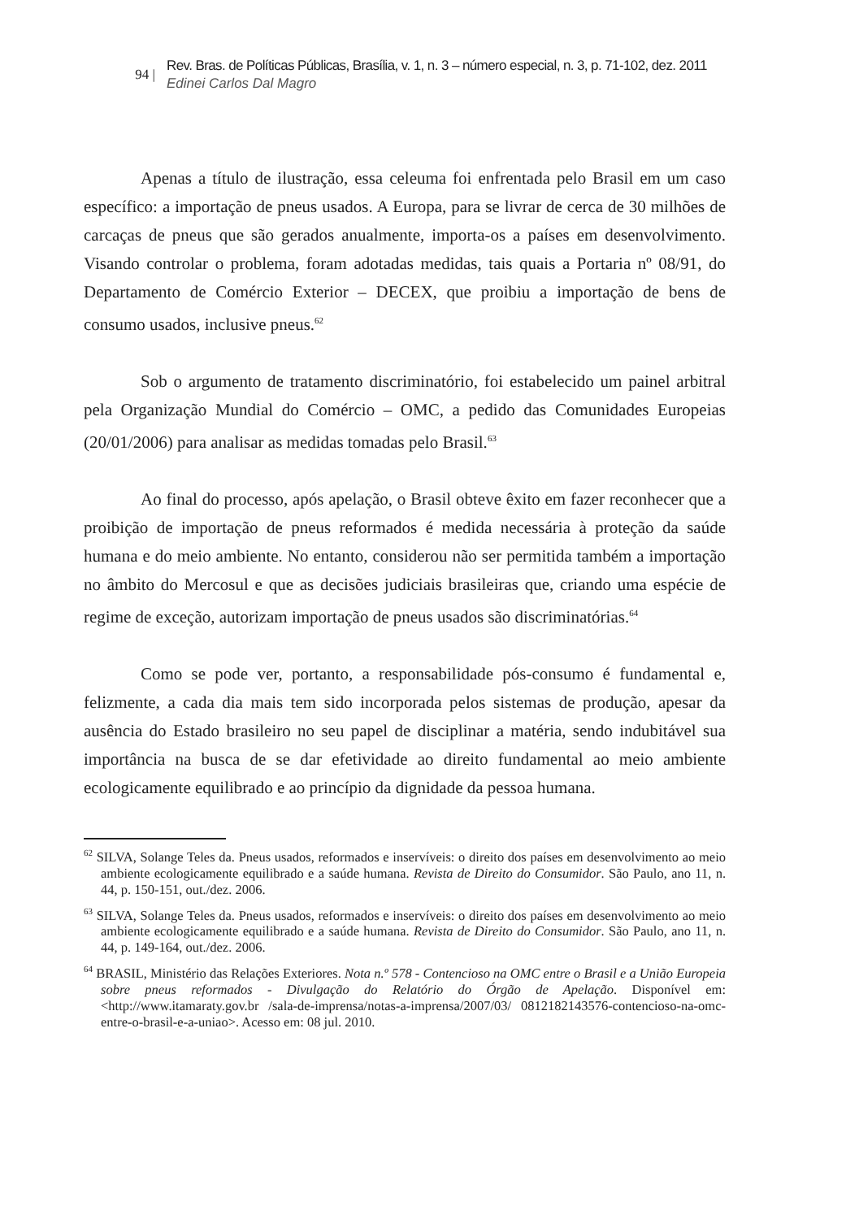94 |
Rev. Bras. de Políticas Públicas, Brasília, v. 1, n. 3 – número especial, n. 3, p. 71-102, dez. 2011
Edinei Carlos Dal Magro
Apenas a título de ilustração, essa celeuma foi enfrentada pelo Brasil em um caso específico: a importação de pneus usados. A Europa, para se livrar de cerca de 30 milhões de carcaças de pneus que são gerados anualmente, importa-os a países em desenvolvimento. Visando controlar o problema, foram adotadas medidas, tais quais a Portaria nº 08/91, do Departamento de Comércio Exterior – DECEX, que proibiu a importação de bens de consumo usados, inclusive pneus.<sup>62</sup>
Sob o argumento de tratamento discriminatório, foi estabelecido um painel arbitral pela Organização Mundial do Comércio – OMC, a pedido das Comunidades Europeias (20/01/2006) para analisar as medidas tomadas pelo Brasil.<sup>63</sup>
Ao final do processo, após apelação, o Brasil obteve êxito em fazer reconhecer que a proibição de importação de pneus reformados é medida necessária à proteção da saúde humana e do meio ambiente. No entanto, considerou não ser permitida também a importação no âmbito do Mercosul e que as decisões judiciais brasileiras que, criando uma espécie de regime de exceção, autorizam importação de pneus usados são discriminatórias.<sup>64</sup>
Como se pode ver, portanto, a responsabilidade pós-consumo é fundamental e, felizmente, a cada dia mais tem sido incorporada pelos sistemas de produção, apesar da ausência do Estado brasileiro no seu papel de disciplinar a matéria, sendo indubitável sua importância na busca de se dar efetividade ao direito fundamental ao meio ambiente ecologicamente equilibrado e ao princípio da dignidade da pessoa humana.
<sup>62</sup> SILVA, Solange Teles da. Pneus usados, reformados e inservíveis: o direito dos países em desenvolvimento ao meio ambiente ecologicamente equilibrado e a saúde humana. Revista de Direito do Consumidor. São Paulo, ano 11, n. 44, p. 150-151, out./dez. 2006.
<sup>63</sup> SILVA, Solange Teles da. Pneus usados, reformados e inservíveis: o direito dos países em desenvolvimento ao meio ambiente ecologicamente equilibrado e a saúde humana. Revista de Direito do Consumidor. São Paulo, ano 11, n. 44, p. 149-164, out./dez. 2006.
<sup>64</sup> BRASIL, Ministério das Relações Exteriores. Nota n.º 578 - Contencioso na OMC entre o Brasil e a União Europeia sobre pneus reformados - Divulgação do Relatório do Órgão de Apelação. Disponível em: <http://www.itamaraty.gov.br /sala-de-imprensa/notas-a-imprensa/2007/03/ 0812182143576-contencioso-na-omc-entre-o-brasil-e-a-uniao>. Acesso em: 08 jul. 2010.